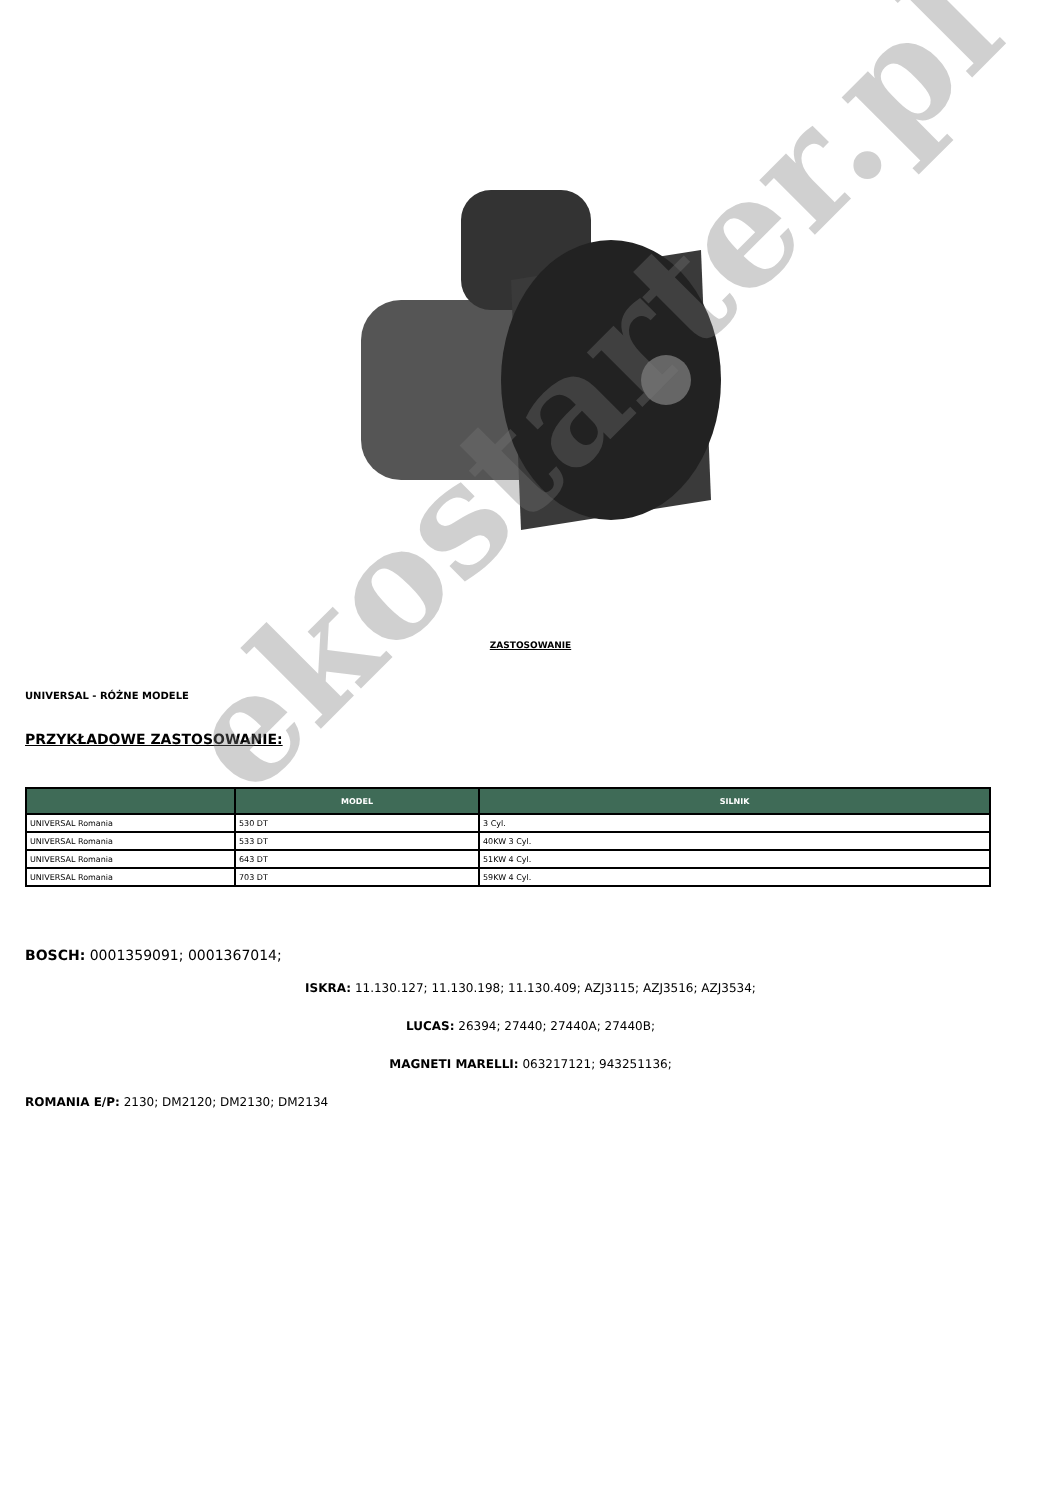ZASTOSOWANIE
UNIVERSAL - RÓŻNE MODELE
PRZYKŁADOWE ZASTOSOWANIE:
| | MODEL | SILNIK |
| --- | --- | --- |
| UNIVERSAL Romania | 530 DT | 3 Cyl. |
| UNIVERSAL Romania | 533 DT | 40KW 3 Cyl. |
| UNIVERSAL Romania | 643 DT | 51KW 4 Cyl. |
| UNIVERSAL Romania | 703 DT | 59KW 4 Cyl. |
BOSCH: 0001359091; 0001367014;
ISKRA: 11.130.127; 11.130.198; 11.130.409; AZJ3115; AZJ3516; AZJ3534;
LUCAS: 26394; 27440; 27440A; 27440B;
MAGNETI MARELLI: 063217121; 943251136;
ROMANIA E/P: 2130; DM2120; DM2130; DM2134
ekostarter.pl